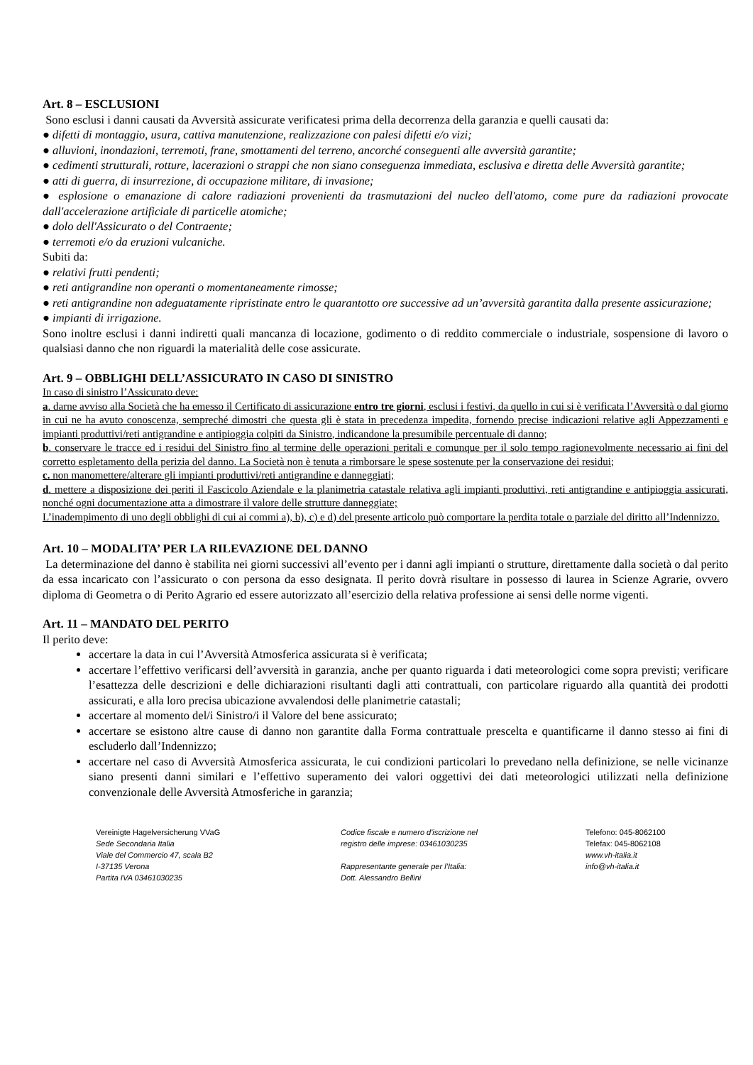Art. 8 – ESCLUSIONI
Sono esclusi i danni causati da Avversità assicurate verificatesi prima della decorrenza della garanzia e quelli causati da:
● difetti di montaggio, usura, cattiva manutenzione, realizzazione con palesi difetti e/o vizi;
● alluvioni, inondazioni, terremoti, frane, smottamenti del terreno, ancorché conseguenti alle avversità garantite;
● cedimenti strutturali, rotture, lacerazioni o strappi che non siano conseguenza immediata, esclusiva e diretta delle Avversità garantite;
● atti di guerra, di insurrezione, di occupazione militare, di invasione;
● esplosione o emanazione di calore radiazioni provenienti da trasmutazioni del nucleo dell'atomo, come pure da radiazioni provocate dall'accelerazione artificiale di particelle atomiche;
● dolo dell'Assicurato o del Contraente;
● terremoti e/o da eruzioni vulcaniche.
Subiti da:
● relativi frutti pendenti;
● reti antigrandine non operanti o momentaneamente rimosse;
● reti antigrandine non adeguatamente ripristinate entro le quarantotto ore successive ad un’avversità garantita dalla presente assicurazione;
● impianti di irrigazione.
Sono inoltre esclusi i danni indiretti quali mancanza di locazione, godimento o di reddito commerciale o industriale, sospensione di lavoro o qualsiasi danno che non riguardi la materialità delle cose assicurate.
Art. 9 – OBBLIGHI DELL’ASSICURATO IN CASO DI SINISTRO
In caso di sinistro l’Assicurato deve:
a. darne avviso alla Società che ha emesso il Certificato di assicurazione entro tre giorni, esclusi i festivi, da quello in cui si è verificata l’Avversità o dal giorno in cui ne ha avuto conoscenza, sempreché dimostri che questa gli è stata in precedenza impedita, fornendo precise indicazioni relative agli Appezzamenti e impianti produttivi/reti antigrandine e antipioggia colpiti da Sinistro, indicandone la presumibile percentuale di danno;
b. conservare le tracce ed i residui del Sinistro fino al termine delle operazioni peritali e comunque per il solo tempo ragionevolmente necessario ai fini del corretto espletamento della perizia del danno. La Società non è tenuta a rimborsare le spese sostenute per la conservazione dei residui;
c. non manomettere/alterare gli impianti produttivi/reti antigrandine e danneggiati;
d. mettere a disposizione dei periti il Fascicolo Aziendale e la planimetria catastale relativa agli impianti produttivi, reti antigrandine e antipioggia assicurati, nonché ogni documentazione atta a dimostrare il valore delle strutture danneggiate;
L’inadempimento di uno degli obblighi di cui ai commi a), b), c) e d) del presente articolo può comportare la perdita totale o parziale del diritto all’Indennizzo.
Art. 10 – MODALITA’ PER LA RILEVAZIONE DEL DANNO
La determinazione del danno è stabilita nei giorni successivi all’evento per i danni agli impianti o strutture, direttamente dalla società o dal perito da essa incaricato con l’assicurato o con persona da esso designata. Il perito dovrà risultare in possesso di laurea in Scienze Agrarie, ovvero diploma di Geometra o di Perito Agrario ed essere autorizzato all’esercizio della relativa professione ai sensi delle norme vigenti.
Art. 11 – MANDATO DEL PERITO
Il perito deve:
accertare la data in cui l’Avversità Atmosferica assicurata si è verificata;
accertare l’effettivo verificarsi dell’avversità in garanzia, anche per quanto riguarda i dati meteorologici come sopra previsti; verificare l’esattezza delle descrizioni e delle dichiarazioni risultanti dagli atti contrattuali, con particolare riguardo alla quantità dei prodotti assicurati, e alla loro precisa ubicazione avvalendosi delle planimetrie catastali;
accertare al momento del/i Sinistro/i il Valore del bene assicurato;
accertare se esistono altre cause di danno non garantite dalla Forma contrattuale prescelta e quantificarne il danno stesso ai fini di escluderlo dall’Indennizzo;
accertare nel caso di Avversità Atmosferica assicurata, le cui condizioni particolari lo prevedano nella definizione, se nelle vicinanze siano presenti danni similari e l’effettivo superamento dei valori oggettivi dei dati meteorologici utilizzati nella definizione convenzionale delle Avversità Atmosferiche in garanzia;
Vereinigte Hagelversicherung VVaG
Sede Secondaria Italia
Viale del Commercio 47, scala B2
I-37135 Verona
Partita IVA 03461030235
Codice fiscale e numero d'iscrizione nel
registro delle imprese: 03461030235
Rappresentante generale per l’Italia:
Dott. Alessandro Bellini
Telefono: 045-8062100
Telefax: 045-8062108
www.vh-italia.it
info@vh-italia.it